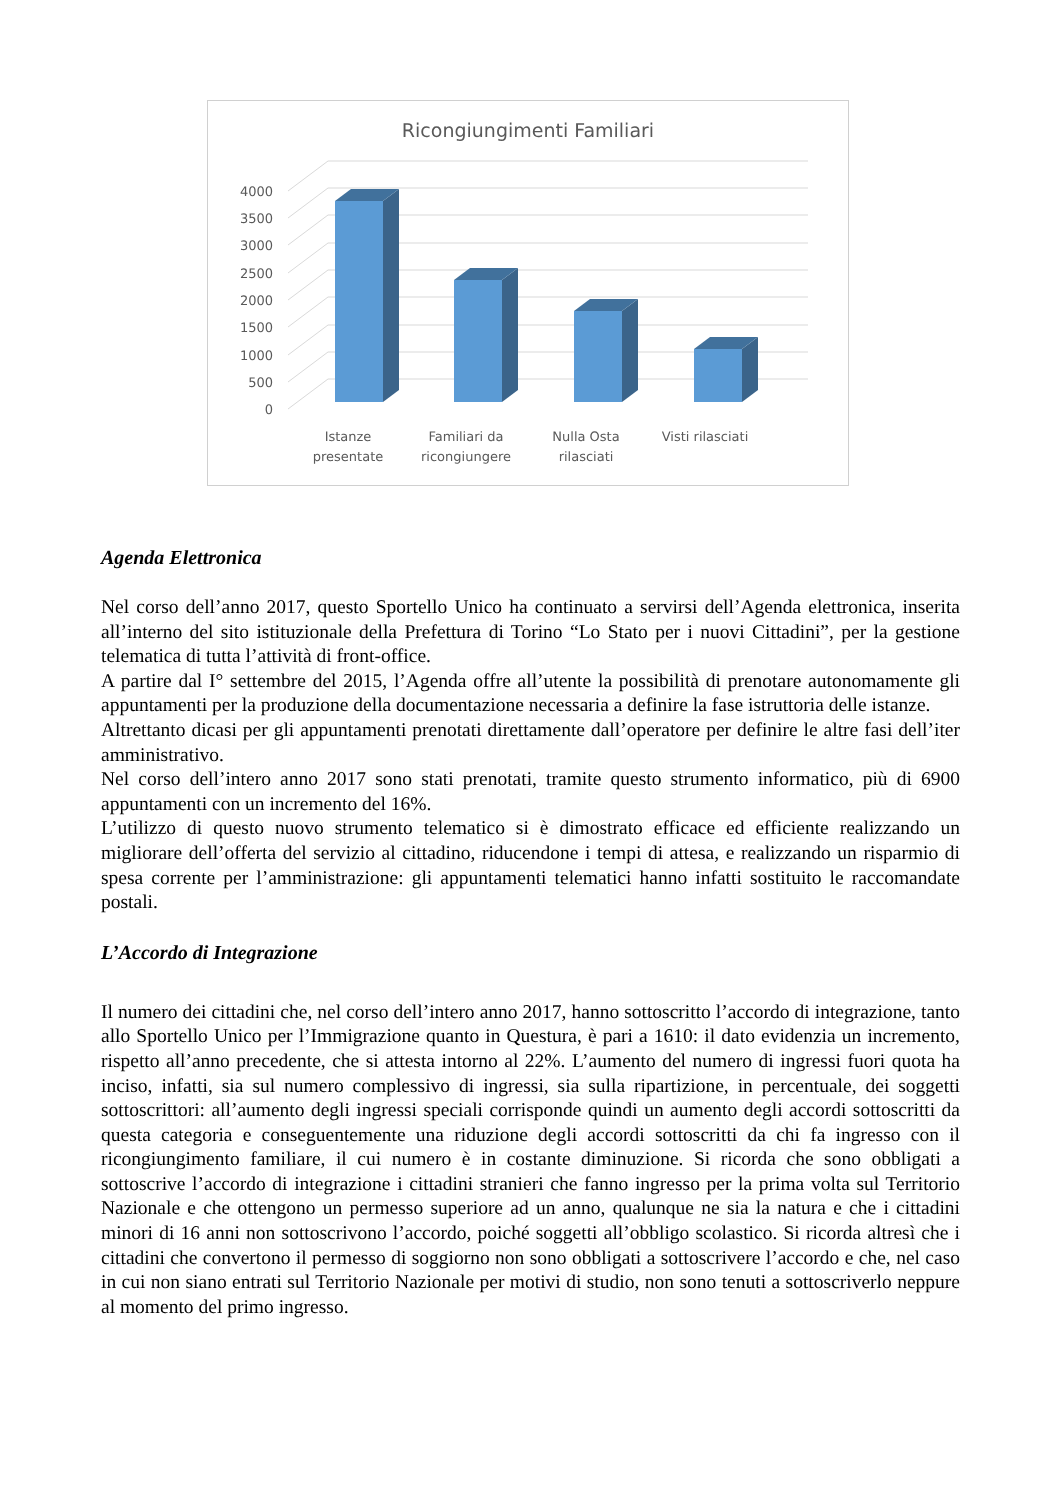Ricongiungimenti Familiari
4000
3500
3000
2500
2000
1500
1000
500
0
Istanze
presentate
Familiari da
ricongiungere
Nulla Osta
rilasciati
Visti rilasciati
Agenda Elettronica
Nel corso dell’anno 2017, questo Sportello Unico ha continuato a servirsi dell’Agenda elettronica, inserita all’interno del sito istituzionale della Prefettura di Torino “Lo Stato per i nuovi Cittadini”, per la gestione telematica di tutta l’attività di front-office.
A partire dal I° settembre del 2015, l’Agenda offre all’utente la possibilità di prenotare autonomamente gli appuntamenti per la produzione della documentazione necessaria a definire la fase istruttoria delle istanze.
Altrettanto dicasi per gli appuntamenti prenotati direttamente dall’operatore per definire le altre fasi dell’iter amministrativo.
Nel corso dell’intero anno 2017 sono stati prenotati, tramite questo strumento informatico, più di 6900 appuntamenti con un incremento del 16%.
L’utilizzo di questo nuovo strumento telematico si è dimostrato efficace ed efficiente realizzando un migliorare dell’offerta del servizio al cittadino, riducendone i tempi di attesa, e realizzando un risparmio di spesa corrente per l’amministrazione: gli appuntamenti telematici hanno infatti sostituito le raccomandate postali.
L’Accordo di Integrazione
Il numero dei cittadini che, nel corso dell’intero anno 2017, hanno sottoscritto l’accordo di integrazione, tanto allo Sportello Unico per l’Immigrazione quanto in Questura, è pari a 1610: il dato evidenzia un incremento, rispetto all’anno precedente, che si attesta intorno al 22%. L’aumento del numero di ingressi fuori quota ha inciso, infatti, sia sul numero complessivo di ingressi, sia sulla ripartizione, in percentuale, dei soggetti sottoscrittori: all’aumento degli ingressi speciali corrisponde quindi un aumento degli accordi sottoscritti da questa categoria e conseguentemente una riduzione degli accordi sottoscritti da chi fa ingresso con il ricongiungimento familiare, il cui numero è in costante diminuzione. Si ricorda che sono obbligati a sottoscrive l’accordo di integrazione i cittadini stranieri che fanno ingresso per la prima volta sul Territorio Nazionale e che ottengono un permesso superiore ad un anno, qualunque ne sia la natura e che i cittadini minori di 16 anni non sottoscrivono l’accordo, poiché soggetti all’obbligo scolastico. Si ricorda altresì che i cittadini che convertono il permesso di soggiorno non sono obbligati a sottoscrivere l’accordo e che, nel caso in cui non siano entrati sul Territorio Nazionale per motivi di studio, non sono tenuti a sottoscriverlo neppure al momento del primo ingresso.